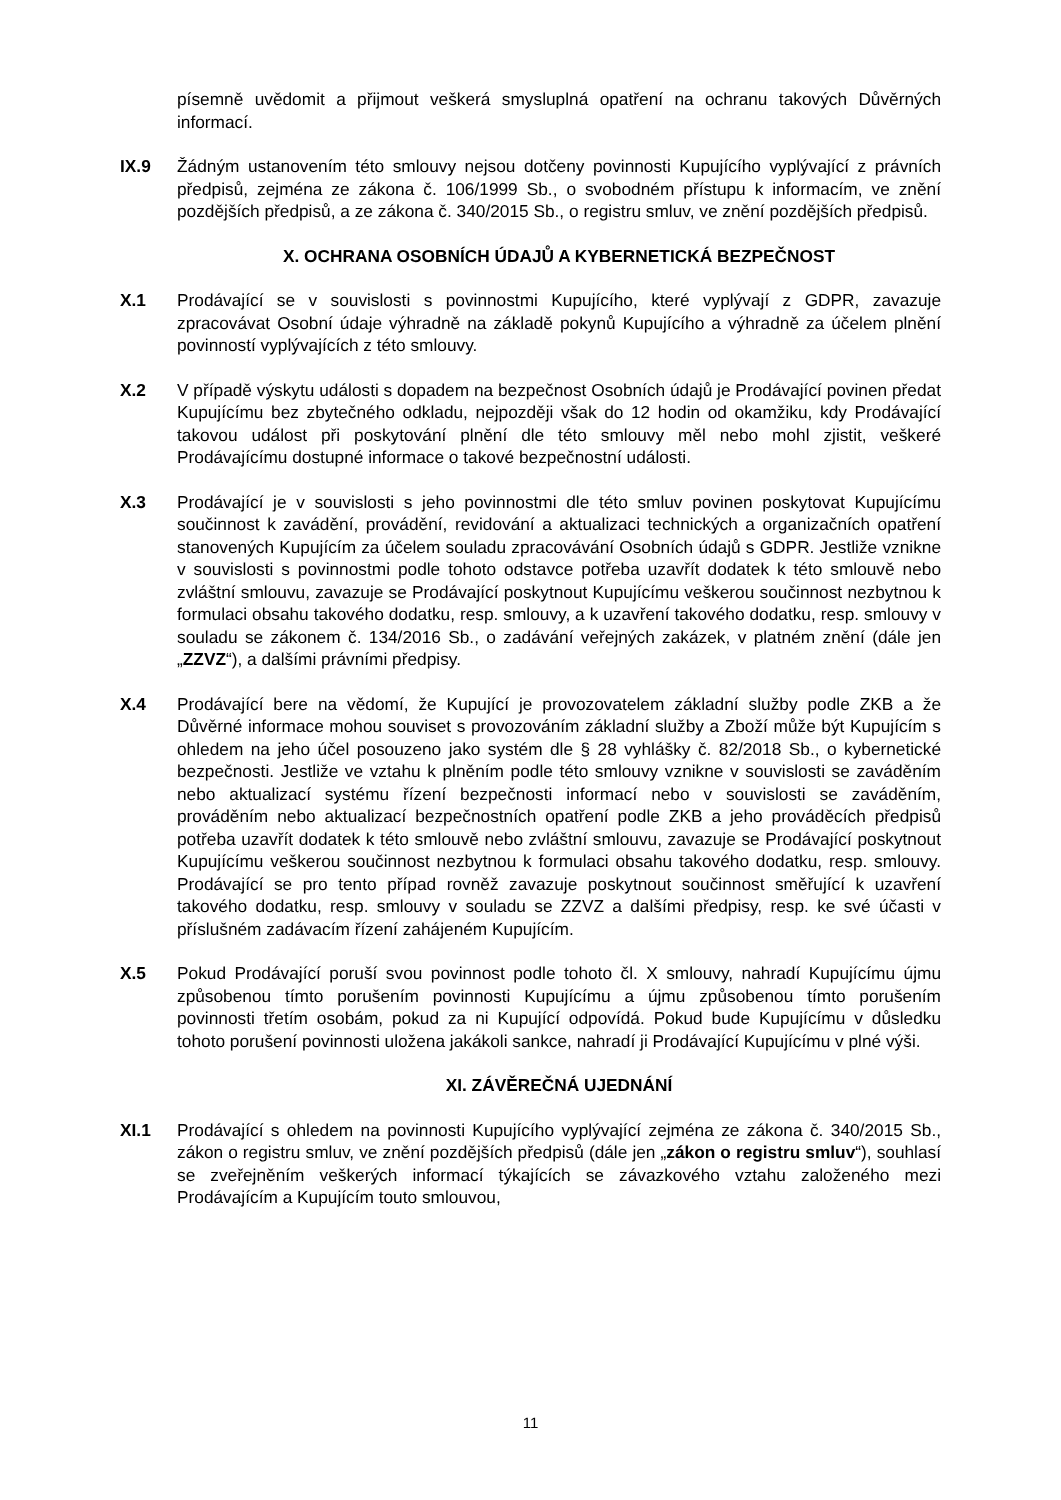písemně uvědomit a přijmout veškerá smysluplná opatření na ochranu takových Důvěrných informací.
IX.9 Žádným ustanovením této smlouvy nejsou dotčeny povinnosti Kupujícího vyplývající z právních předpisů, zejména ze zákona č. 106/1999 Sb., o svobodném přístupu k informacím, ve znění pozdějších předpisů, a ze zákona č. 340/2015 Sb., o registru smluv, ve znění pozdějších předpisů.
X. OCHRANA OSOBNÍCH ÚDAJŮ A KYBERNETICKÁ BEZPEČNOST
X.1 Prodávající se v souvislosti s povinnostmi Kupujícího, které vyplývají z GDPR, zavazuje zpracovávat Osobní údaje výhradně na základě pokynů Kupujícího a výhradně za účelem plnění povinností vyplývajících z této smlouvy.
X.2 V případě výskytu události s dopadem na bezpečnost Osobních údajů je Prodávající povinen předat Kupujícímu bez zbytečného odkladu, nejpozději však do 12 hodin od okamžiku, kdy Prodávající takovou událost při poskytování plnění dle této smlouvy měl nebo mohl zjistit, veškeré Prodávajícímu dostupné informace o takové bezpečnostní události.
X.3 Prodávající je v souvislosti s jeho povinnostmi dle této smluv povinen poskytovat Kupujícímu součinnost k zavádění, provádění, revidování a aktualizaci technických a organizačních opatření stanovených Kupujícím za účelem souladu zpracovávání Osobních údajů s GDPR. Jestliže vznikne v souvislosti s povinnostmi podle tohoto odstavce potřeba uzavřít dodatek k této smlouvě nebo zvláštní smlouvu, zavazuje se Prodávající poskytnout Kupujícímu veškerou součinnost nezbytnou k formulaci obsahu takového dodatku, resp. smlouvy, a k uzavření takového dodatku, resp. smlouvy v souladu se zákonem č. 134/2016 Sb., o zadávání veřejných zakázek, v platném znění (dále jen „ZZVZ“), a dalšími právními předpisy.
X.4 Prodávající bere na vědomí, že Kupující je provozovatelem základní služby podle ZKB a že Důvěrné informace mohou souviset s provozováním základní služby a Zboží může být Kupujícím s ohledem na jeho účel posouzeno jako systém dle § 28 vyhlášky č. 82/2018 Sb., o kybernetické bezpečnosti. Jestliže ve vztahu k plněním podle této smlouvy vznikne v souvislosti se zaváděním nebo aktualizací systému řízení bezpečnosti informací nebo v souvislosti se zaváděním, prováděním nebo aktualizací bezpečnostních opatření podle ZKB a jeho prováděcích předpisů potřeba uzavřít dodatek k této smlouvě nebo zvláštní smlouvu, zavazuje se Prodávající poskytnout Kupujícímu veškerou součinnost nezbytnou k formulaci obsahu takového dodatku, resp. smlouvy. Prodávající se pro tento případ rovněž zavazuje poskytnout součinnost směřující k uzavření takového dodatku, resp. smlouvy v souladu se ZZVZ a dalšími předpisy, resp. ke své účasti v příslušném zadávacím řízení zahájeném Kupujícím.
X.5 Pokud Prodávající poruší svou povinnost podle tohoto čl. X smlouvy, nahradí Kupujícímu újmu způsobenou tímto porušením povinnosti Kupujícímu a újmu způsobenou tímto porušením povinnosti třetím osobám, pokud za ni Kupující odpovídá. Pokud bude Kupujícímu v důsledku tohoto porušení povinnosti uložena jakákoli sankce, nahradí ji Prodávající Kupujícímu v plné výši.
XI. ZÁVĚREČNÁ UJEDNÁNÍ
XI.1 Prodávající s ohledem na povinnosti Kupujícího vyplývající zejména ze zákona č. 340/2015 Sb., zákon o registru smluv, ve znění pozdějších předpisů (dále jen „zákon o registru smluv“), souhlasí se zveřejněním veškerých informací týkajících se závazkového vztahu založeného mezi Prodávajícím a Kupujícím touto smlouvou,
11